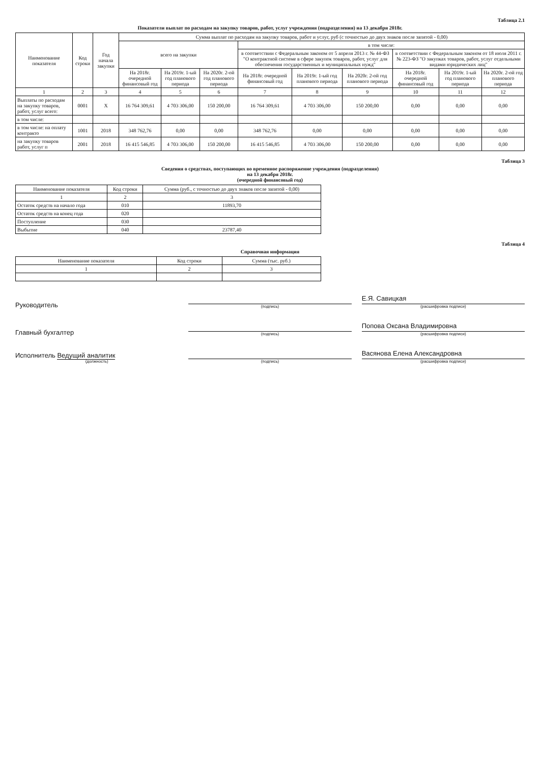Таблица 2.1
Показатели выплат по расходам на закупку товаров, работ, услуг учреждения (подразделения) на 13 декабря 2018г.
| Наименование показателя | Код строки | Год начала закупки | Сумма выплат по расходам на закупку товаров, работ и услуг, руб (с точностью до двух знаков после запятой - 0,00) | | | | | | | | |
| --- | --- | --- | --- | --- | --- | --- | --- | --- | --- | --- | --- |
| | | | всего на закупки | | | в том числе: | | | | | |
| | | | | | | в соответствии с Федеральным законом от 5 апреля 2013 г. № 44-ФЗ "О контрактной системе в сфере закупок товаров, работ, услуг для обеспечения государственных и муниципальных нужд" | | | в соответствии с Федеральным законом от 18 июля 2011 г. № 223-ФЗ "О закупках товаров, работ, услуг отдельными видами юридических лиц" | | |
| | | | На 2018г. очередной финансовый год | На 2019г. 1-ый год планового периода | На 2020г. 2-ой год планового периода | На 2018г. очередной финансовый год | На 2019г. 1-ый год планового периода | На 2020г. 2-ой год планового периода | На 2018г. очередной финансовый год | На 2019г. 1-ый год планового периода | На 2020г. 2-ой год планового периода |
| 1 | 2 | 3 | 4 | 5 | 6 | 7 | 8 | 9 | 10 | 11 | 12 |
| Выплаты по расходам на закупку товаров, работ, услуг всего: | 0001 | X | 16 764 309,61 | 4 703 306,00 | 150 200,00 | 16 764 309,61 | 4 703 306,00 | 150 200,00 | 0,00 | 0,00 | 0,00 |
| в том числе: | | | | | | | | | | | |
| в том числе: на оплату контракто | 1001 | 2018 | 348 762,76 | 0,00 | 0,00 | 348 762,76 | 0,00 | 0,00 | 0,00 | 0,00 | 0,00 |
| на закупку товаров работ, услуг п | 2001 | 2018 | 16 415 546,85 | 4 703 306,00 | 150 200,00 | 16 415 546,85 | 4 703 306,00 | 150 200,00 | 0,00 | 0,00 | 0,00 |
Таблица 3
Сведения о средствах, поступающих во временное распоряжение учреждения (подразделения)
на 13 декабря 2018г.
(очередной финансовый год)
| Наименование показателя | Код строки | Сумма (руб., с точностью до двух знаков после запятой - 0,00) |
| --- | --- | --- |
| 1 | 2 | 3 |
| Остаток средств на начало года | 010 | 11893,70 |
| Остаток средств на конец года | 020 | |
| Поступление | 030 | |
| Выбытие | 040 | 23787,40 |
Таблица 4
Справочная информация
| Наименование показателя | Код строки | Сумма (тыс. руб.) |
| --- | --- | --- |
| 1 | 2 | 3 |
Руководитель
(подпись)
Е.Я. Савицкая
(расшифровка подписи)
Главный бухгалтер
(подпись)
Попова Оксана Владимировна
(расшифровка подписи)
Исполнитель Ведущий аналитик
(должность)
(подпись)
Васянова Елена Александровна
(расшифровка подписи)